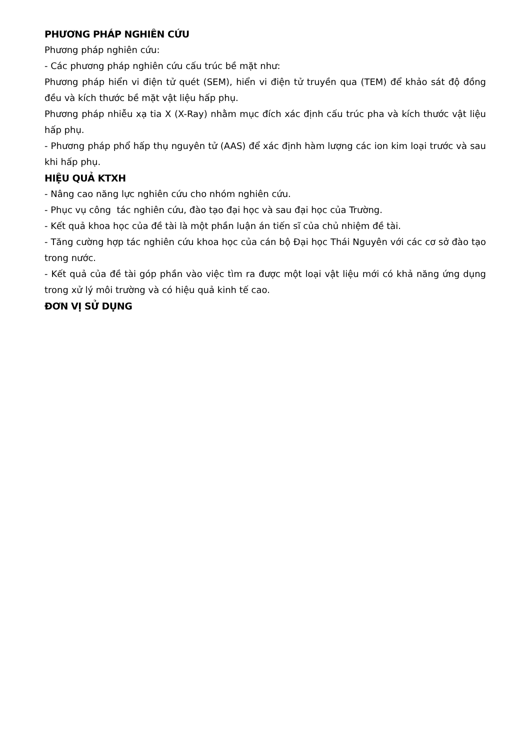PHƯƠNG PHÁP NGHIÊN CỨU
Phương pháp nghiên cứu:
- Các phương pháp nghiên cứu cấu trúc bề mặt như:
Phương pháp hiển vi điện tử quét (SEM), hiển vi điện tử truyền qua (TEM) để khảo sát độ đồng đều và kích thước bề mặt vật liệu hấp phụ.
Phương pháp nhiễu xạ tia X (X-Ray) nhằm mục đích xác định cấu trúc pha và kích thước vật liệu hấp phụ.
- Phương pháp phổ hấp thụ nguyên tử (AAS) để xác định hàm lượng các ion kim loại trước và sau khi hấp phụ.
HIỆU QUẢ KTXH
- Nâng cao năng lực nghiên cứu cho nhóm nghiên cứu.
- Phục vụ công tác nghiên cứu, đào tạo đại học và sau đại học của Trường.
- Kết quả khoa học của đề tài là một phần luận án tiến sĩ của chủ nhiệm đề tài.
- Tăng cường hợp tác nghiên cứu khoa học của cán bộ Đại học Thái Nguyên với các cơ sở đào tạo trong nước.
- Kết quả của đề tài góp phần vào việc tìm ra được một loại vật liệu mới có khả năng ứng dụng trong xử lý môi trường và có hiệu quả kinh tế cao.
ĐƠN VỊ SỬ DỤNG